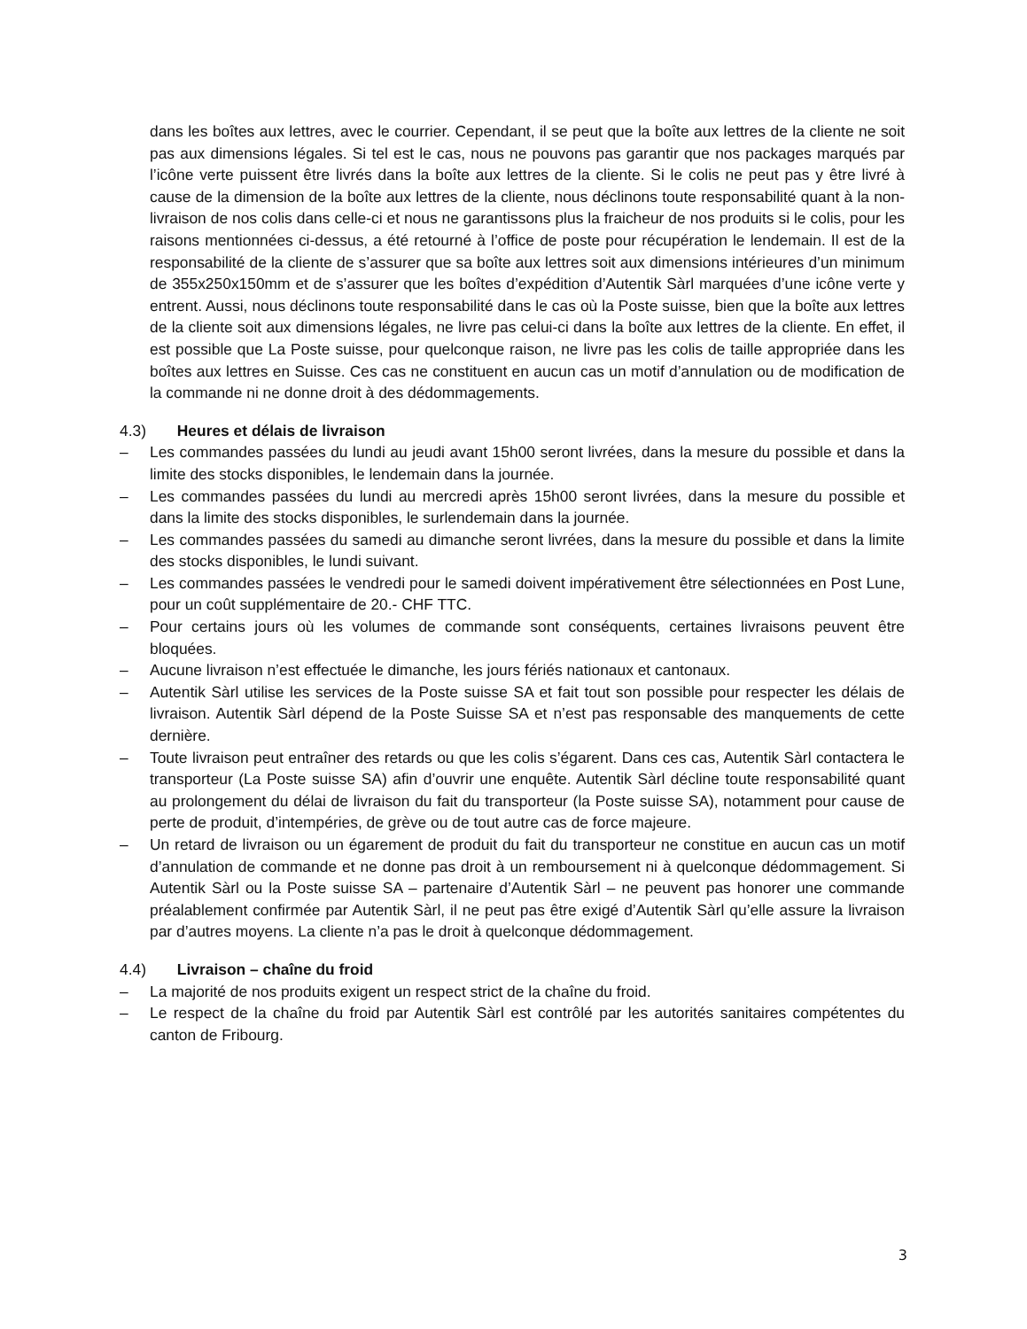dans les boîtes aux lettres, avec le courrier. Cependant, il se peut que la boîte aux lettres de la cliente ne soit pas aux dimensions légales. Si tel est le cas, nous ne pouvons pas garantir que nos packages marqués par l’icône verte puissent être livrés dans la boîte aux lettres de la cliente. Si le colis ne peut pas y être livré à cause de la dimension de la boîte aux lettres de la cliente, nous déclinons toute responsabilité quant à la non-livraison de nos colis dans celle-ci et nous ne garantissons plus la fraicheur de nos produits si le colis, pour les raisons mentionnées ci-dessus, a été retourné à l’office de poste pour récupération le lendemain. Il est de la responsabilité de la cliente de s’assurer que sa boîte aux lettres soit aux dimensions intérieures d’un minimum de 355x250x150mm et de s’assurer que les boîtes d’expédition d’Autentik Sàrl marquées d’une icône verte y entrent. Aussi, nous déclinons toute responsabilité dans le cas où la Poste suisse, bien que la boîte aux lettres de la cliente soit aux dimensions légales, ne livre pas celui-ci dans la boîte aux lettres de la cliente. En effet, il est possible que La Poste suisse, pour quelconque raison, ne livre pas les colis de taille appropriée dans les boîtes aux lettres en Suisse. Ces cas ne constituent en aucun cas un motif d’annulation ou de modification de la commande ni ne donne droit à des dédommagements.
4.3) Heures et délais de livraison
– Les commandes passées du lundi au jeudi avant 15h00 seront livrées, dans la mesure du possible et dans la limite des stocks disponibles, le lendemain dans la journée.
– Les commandes passées du lundi au mercredi après 15h00 seront livrées, dans la mesure du possible et dans la limite des stocks disponibles, le surlendemain dans la journée.
– Les commandes passées du samedi au dimanche seront livrées, dans la mesure du possible et dans la limite des stocks disponibles, le lundi suivant.
– Les commandes passées le vendredi pour le samedi doivent impérativement être sélectionnées en Post Lune, pour un coût supplémentaire de 20.- CHF TTC.
– Pour certains jours où les volumes de commande sont conséquents, certaines livraisons peuvent être bloquées.
– Aucune livraison n’est effectuée le dimanche, les jours fériés nationaux et cantonaux.
– Autentik Sàrl utilise les services de la Poste suisse SA et fait tout son possible pour respecter les délais de livraison. Autentik Sàrl dépend de la Poste Suisse SA et n’est pas responsable des manquements de cette dernière.
– Toute livraison peut entraîner des retards ou que les colis s’égarent. Dans ces cas, Autentik Sàrl contactera le transporteur (La Poste suisse SA) afin d’ouvrir une enquête. Autentik Sàrl décline toute responsabilité quant au prolongement du délai de livraison du fait du transporteur (la Poste suisse SA), notamment pour cause de perte de produit, d’intempéries, de grève ou de tout autre cas de force majeure.
– Un retard de livraison ou un égarement de produit du fait du transporteur ne constitue en aucun cas un motif d’annulation de commande et ne donne pas droit à un remboursement ni à quelconque dédommagement. Si Autentik Sàrl ou la Poste suisse SA – partenaire d’Autentik Sàrl – ne peuvent pas honorer une commande préalablement confirmée par Autentik Sàrl, il ne peut pas être exigé d’Autentik Sàrl qu’elle assure la livraison par d’autres moyens. La cliente n’a pas le droit à quelconque dédommagement.
4.4) Livraison – chaîne du froid
– La majorité de nos produits exigent un respect strict de la chaîne du froid.
– Le respect de la chaîne du froid par Autentik Sàrl est contrôlé par les autorités sanitaires compétentes du canton de Fribourg.
3